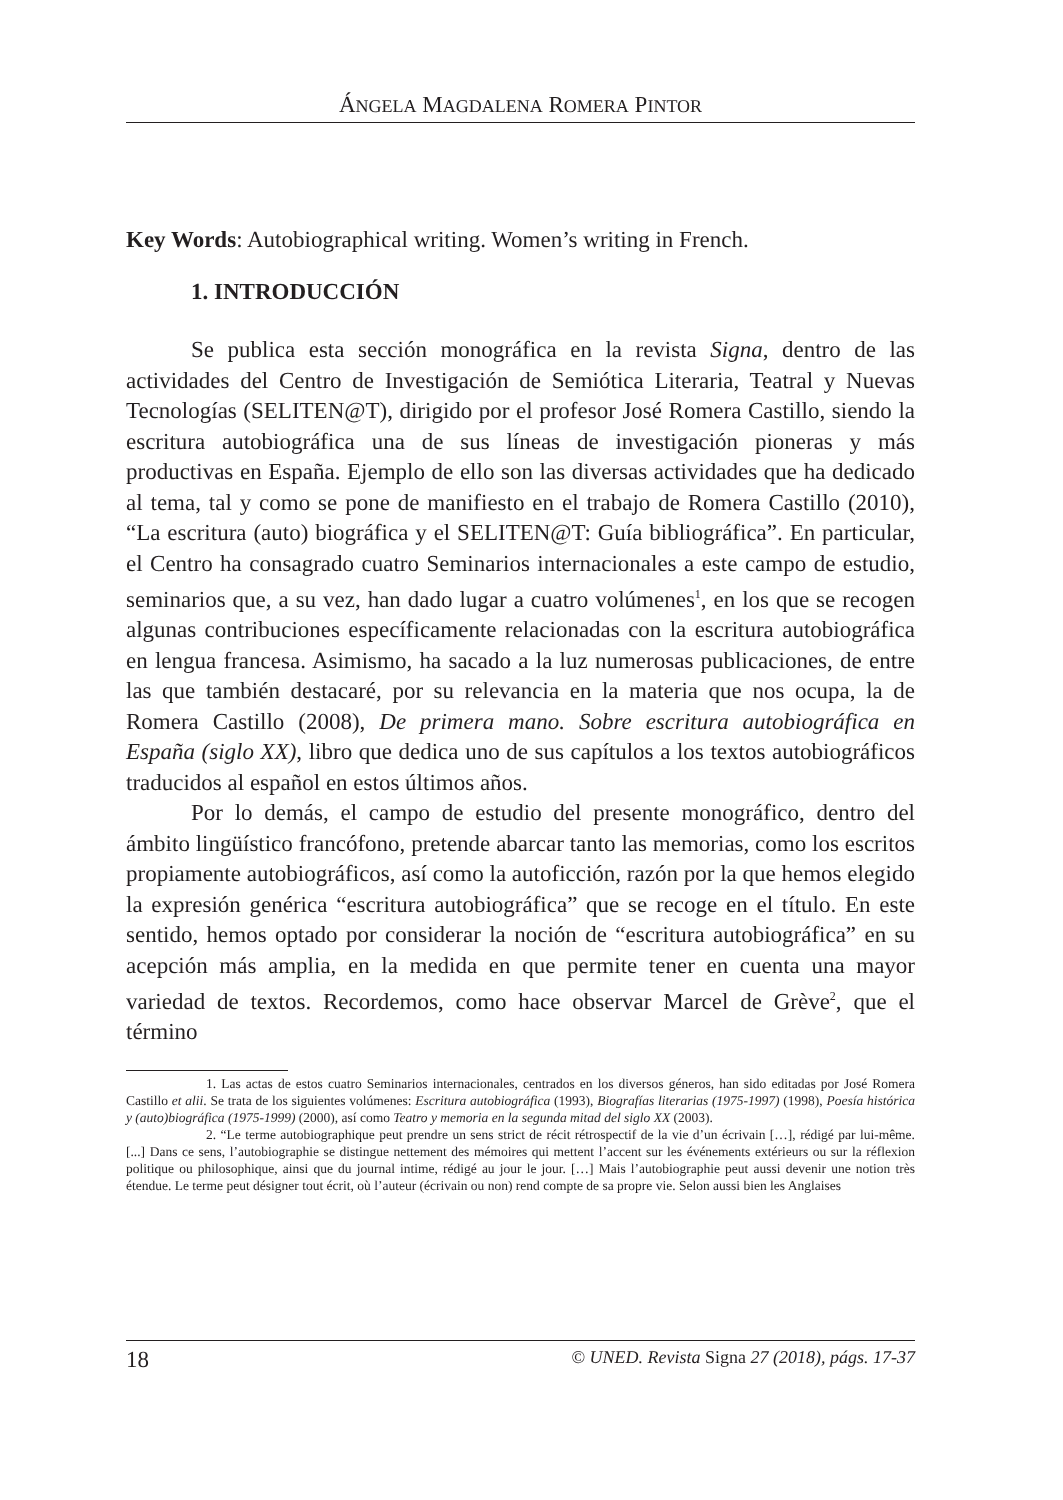ÁNGELA MAGDALENA ROMERA PINTOR
Key Words: Autobiographical writing. Women’s writing in French.
1. INTRODUCCIÓN
Se publica esta sección monográfica en la revista Signa, dentro de las actividades del Centro de Investigación de Semiótica Literaria, Teatral y Nuevas Tecnologías (SELITEN@T), dirigido por el profesor José Romera Castillo, siendo la escritura autobiográfica una de sus líneas de investigación pioneras y más productivas en España. Ejemplo de ello son las diversas actividades que ha dedicado al tema, tal y como se pone de manifiesto en el trabajo de Romera Castillo (2010), “La escritura (auto) biográfica y el SELITEN@T: Guía bibliográfica”. En particular, el Centro ha consagrado cuatro Seminarios internacionales a este campo de estudio, seminarios que, a su vez, han dado lugar a cuatro volúmenes<sup>1</sup>, en los que se recogen algunas contribuciones específicamente relacionadas con la escritura autobiográfica en lengua francesa. Asimismo, ha sacado a la luz numerosas publicaciones, de entre las que también destacaré, por su relevancia en la materia que nos ocupa, la de Romera Castillo (2008), De primera mano. Sobre escritura autobiográfica en España (siglo XX), libro que dedica uno de sus capítulos a los textos autobiográficos traducidos al español en estos últimos años.
Por lo demás, el campo de estudio del presente monográfico, dentro del ámbito lingüístico francófono, pretende abarcar tanto las memorias, como los escritos propiamente autobiográficos, así como la autoficción, razón por la que hemos elegido la expresión genérica “escritura autobiográfica” que se recoge en el título. En este sentido, hemos optado por considerar la noción de “escritura autobiográfica” en su acepción más amplia, en la medida en que permite tener en cuenta una mayor variedad de textos. Recordemos, como hace observar Marcel de Grève<sup>2</sup>, que el término
1. Las actas de estos cuatro Seminarios internacionales, centrados en los diversos géneros, han sido editadas por José Romera Castillo et alii. Se trata de los siguientes volúmenes: Escritura autobiográfica (1993), Biografías literarias (1975-1997) (1998), Poesía histórica y (auto)biográfica (1975-1999) (2000), así como Teatro y memoria en la segunda mitad del siglo XX (2003).
2. “Le terme autobiographique peut prendre un sens strict de récit rétrospectif de la vie d’un écrivain […], rédigé par lui-même. [...] Dans ce sens, l’autobiographie se distingue nettement des mémoires qui mettent l’accent sur les événements extérieurs ou sur la réflexion politique ou philosophique, ainsi que du journal intime, rédigé au jour le jour. […] Mais l’autobiographie peut aussi devenir une notion très étendue. Le terme peut désigner tout écrit, où l’auteur (écrivain ou non) rend compte de sa propre vie. Selon aussi bien les Anglaises
18 © UNED. Revista Signa 27 (2018), págs. 17-37